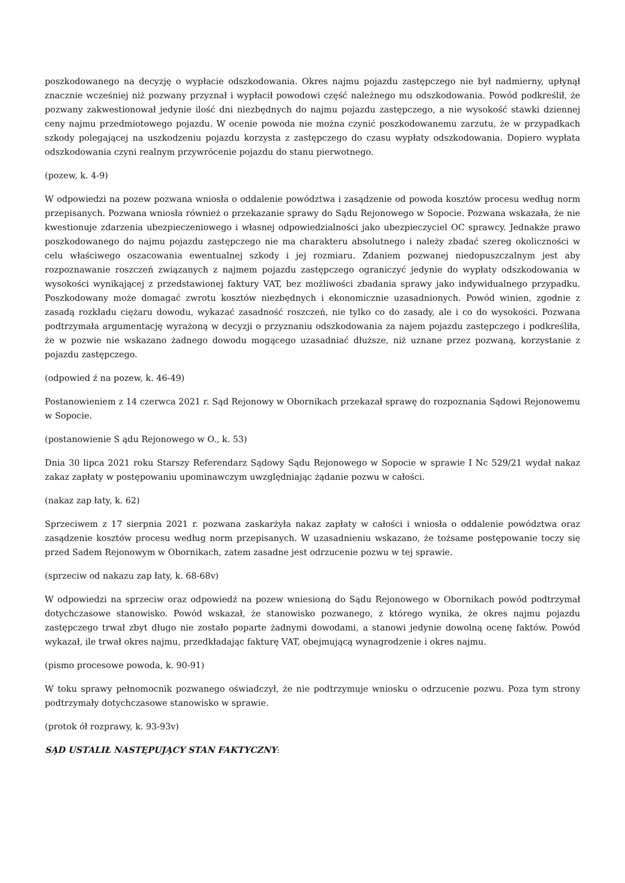poszkodowanego na decyzję o wypłacie odszkodowania. Okres najmu pojazdu zastępczego nie był nadmierny, upłynął znacznie wcześniej niż pozwany przyznał i wypłacił powodowi część należnego mu odszkodowania. Powód podkreślił, że pozwany zakwestionował jedynie ilość dni niezbędnych do najmu pojazdu zastępczego, a nie wysokość stawki dziennej ceny najmu przedmiotowego pojazdu. W ocenie powoda nie można czynić poszkodowanemu zarzutu, że w przypadkach szkody polegającej na uszkodzeniu pojazdu korzysta z zastępczego do czasu wypłaty odszkodowania. Dopiero wypłata odszkodowania czyni realnym przywrócenie pojazdu do stanu pierwotnego.
(pozew, k. 4-9)
W odpowiedzi na pozew pozwana wniosła o oddalenie powództwa i zasądzenie od powoda kosztów procesu według norm przepisanych. Pozwana wniosła również o przekazanie sprawy do Sądu Rejonowego w Sopocie. Pozwana wskazała, że nie kwestionuje zdarzenia ubezpieczeniowego i własnej odpowiedzialności jako ubezpieczyciel OC sprawcy. Jednakże prawo poszkodowanego do najmu pojazdu zastępczego nie ma charakteru absolutnego i należy zbadać szereg okoliczności w celu właściwego oszacowania ewentualnej szkody i jej rozmiaru. Zdaniem pozwanej niedopuszczalnym jest aby rozpoznawanie roszczeń związanych z najmem pojazdu zastępczego ograniczyć jedynie do wypłaty odszkodowania w wysokości wynikającej z przedstawionej faktury VAT, bez możliwości zbadania sprawy jako indywidualnego przypadku. Poszkodowany może domagać zwrotu kosztów niezbędnych i ekonomicznie uzasadnionych. Powód winien, zgodnie z zasadą rozkładu ciężaru dowodu, wykazać zasadność roszczeń, nie tylko co do zasady, ale i co do wysokości. Pozwana podtrzymała argumentację wyrażoną w decyzji o przyznaniu odszkodowania za najem pojazdu zastępczego i podkreśliła, że w pozwie nie wskazano żadnego dowodu mogącego uzasadniać dłuższe, niż uznane przez pozwaną, korzystanie z pojazdu zastępczego.
(odpowied ź na pozew, k. 46-49)
Postanowieniem z 14 czerwca 2021 r. Sąd Rejonowy w Obornikach przekazał sprawę do rozpoznania Sądowi Rejonowemu w Sopocie.
(postanowienie S ądu Rejonowego w O., k. 53)
Dnia 30 lipca 2021 roku Starszy Referendarz Sądowy Sądu Rejonowego w Sopocie w sprawie I Nc 529/21 wydał nakaz zakaz zapłaty w postępowaniu upominawczym uwzględniając żądanie pozwu w całości.
(nakaz zap łaty, k. 62)
Sprzeciwem z 17 sierpnia 2021 r. pozwana zaskarżyła nakaz zapłaty w całości i wniosła o oddalenie powództwa oraz zasądzenie kosztów procesu według norm przepisanych. W uzasadnieniu wskazano, że tożsame postępowanie toczy się przed Sadem Rejonowym w Obornikach, zatem zasadne jest odrzucenie pozwu w tej sprawie.
(sprzeciw od nakazu zap łaty, k. 68-68v)
W odpowiedzi na sprzeciw oraz odpowiedź na pozew wniesioną do Sądu Rejonowego w Obornikach powód podtrzymał dotychczasowe stanowisko. Powód wskazał, że stanowisko pozwanego, z którego wynika, że okres najmu pojazdu zastępczego trwał zbyt długo nie zostało poparte żadnymi dowodami, a stanowi jedynie dowolną ocenę faktów. Powód wykazał, ile trwał okres najmu, przedkładając fakturę VAT, obejmującą wynagrodzenie i okres najmu.
(pismo procesowe powoda, k. 90-91)
W toku sprawy pełnomocnik pozwanego oświadczył, że nie podtrzymuje wniosku o odrzucenie pozwu. Poza tym strony podtrzymały dotychczasowe stanowisko w sprawie.
(protok ół rozprawy, k. 93-93v)
SĄD USTALIŁ NASTĘPUJĄCY STAN FAKTYCZNY: